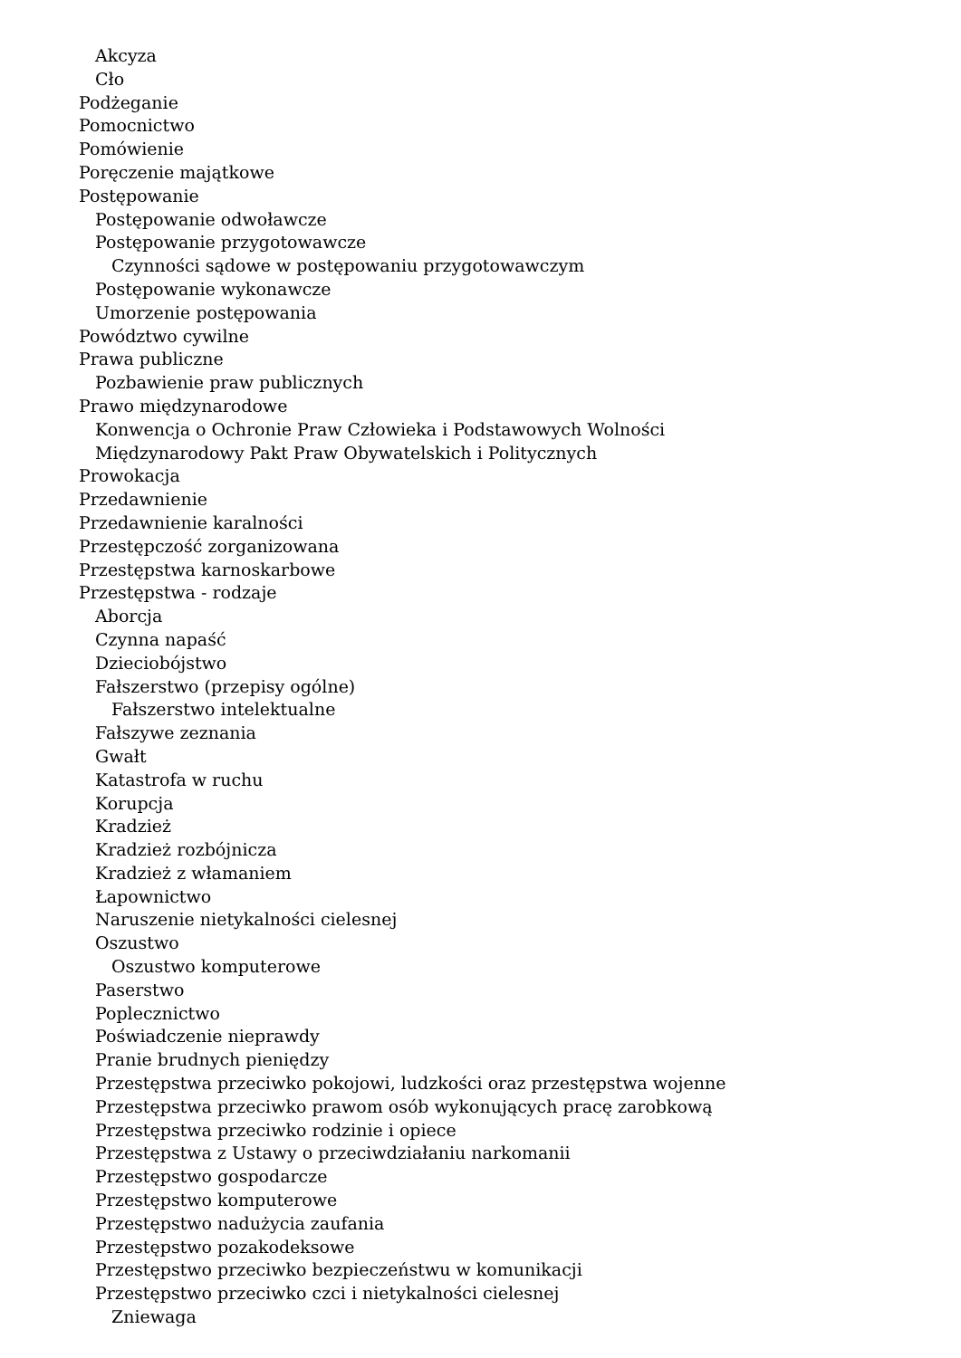Akcyza
Cło
Podżeganie
Pomocnictwo
Pomówienie
Poręczenie majątkowe
Postępowanie
Postępowanie odwoławcze
Postępowanie przygotowawcze
Czynności sądowe w postępowaniu przygotowawczym
Postępowanie wykonawcze
Umorzenie postępowania
Powództwo cywilne
Prawa publiczne
Pozbawienie praw publicznych
Prawo międzynarodowe
Konwencja o Ochronie Praw Człowieka i Podstawowych Wolności
Międzynarodowy Pakt Praw Obywatelskich i Politycznych
Prowokacja
Przedawnienie
Przedawnienie karalności
Przestępczość zorganizowana
Przestępstwa karnoskarbowe
Przestępstwa - rodzaje
Aborcja
Czynna napaść
Dzieciobójstwo
Fałszerstwo (przepisy ogólne)
Fałszerstwo intelektualne
Fałszywe zeznania
Gwałt
Katastrofa w ruchu
Korupcja
Kradzież
Kradzież rozbójnicza
Kradzież z włamaniem
Łapownictwo
Naruszenie nietykalności cielesnej
Oszustwo
Oszustwo komputerowe
Paserstwo
Poplecznictwo
Poświadczenie nieprawdy
Pranie brudnych pieniędzy
Przestępstwa przeciwko pokojowi, ludzkości oraz przestępstwa wojenne
Przestępstwa przeciwko prawom osób wykonujących pracę zarobkową
Przestępstwa przeciwko rodzinie i opiece
Przestępstwa z Ustawy o przeciwdziałaniu narkomanii
Przestępstwo gospodarcze
Przestępstwo komputerowe
Przestępstwo nadużycia zaufania
Przestępstwo pozakodeksowe
Przestępstwo przeciwko bezpieczeństwu w komunikacji
Przestępstwo przeciwko czci i nietykalności cielesnej
Zniewaga